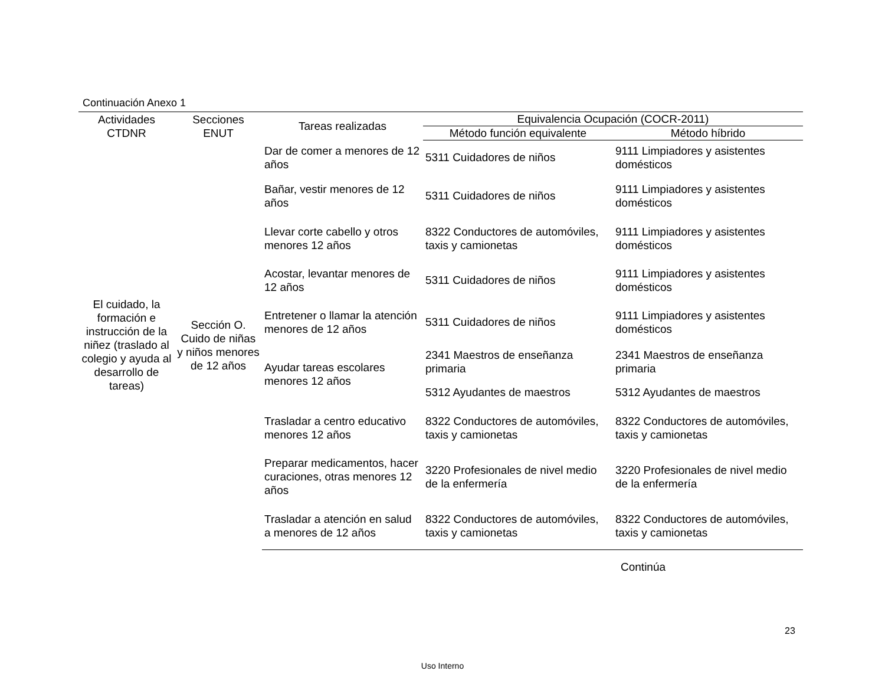Continuación Anexo 1
| Actividades CTDNR | Secciones ENUT | Tareas realizadas | Equivalencia Ocupación (COCR-2011) | |
| --- | --- | --- | --- | --- |
| | | | Método función equivalente | Método híbrido |
| El cuidado, la formación e instrucción de la niñez (traslado al colegio y ayuda al desarrollo de tareas) | Sección O. Cuido de niñas y niños menores de 12 años | Dar de comer a menores de 12 años | 5311 Cuidadores de niños | 9111 Limpiadores y asistentes domésticos |
| | | Bañar, vestir menores de 12 años | 5311 Cuidadores de niños | 9111 Limpiadores y asistentes domésticos |
| | | Llevar corte cabello y otros menores 12 años | 8322 Conductores de automóviles, taxis y camionetas | 9111 Limpiadores y asistentes domésticos |
| | | Acostar, levantar menores de 12 años | 5311 Cuidadores de niños | 9111 Limpiadores y asistentes domésticos |
| | | Entretener o llamar la atención menores de 12 años | 5311 Cuidadores de niños | 9111 Limpiadores y asistentes domésticos |
| | | Ayudar tareas escolares menores 12 años | 2341 Maestros de enseñanza primaria | 2341 Maestros de enseñanza primaria |
| | | | 5312 Ayudantes de maestros | 5312 Ayudantes de maestros |
| | | Trasladar a centro educativo menores 12 años | 8322 Conductores de automóviles, taxis y camionetas | 8322 Conductores de automóviles, taxis y camionetas |
| | | Preparar medicamentos, hacer curaciones, otras menores 12 años | 3220 Profesionales de nivel medio de la enfermería | 3220 Profesionales de nivel medio de la enfermería |
| | | Trasladar a atención en salud a menores de 12 años | 8322 Conductores de automóviles, taxis y camionetas | 8322 Conductores de automóviles, taxis y camionetas |
Continúa
23
Uso Interno